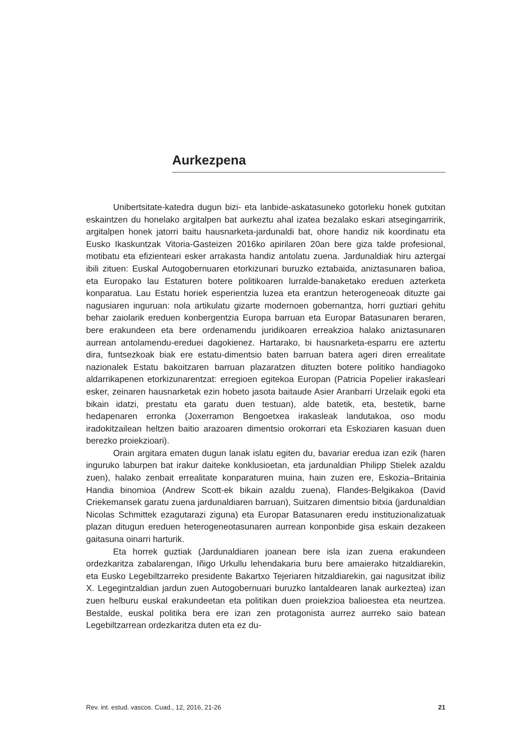Aurkezpena
Unibertsitate-katedra dugun bizi- eta lanbide-askatasuneko gotorleku honek gutxitan eskaintzen du honelako argitalpen bat aurkeztu ahal izatea bezalako eskari atsegingarririk, argitalpen honek jatorri baitu hausnarketa-jardunaldi bat, ohore handiz nik koordinatu eta Eusko Ikaskuntzak Vitoria-Gasteizen 2016ko apirilaren 20an bere giza talde profesional, motibatu eta efizienteari esker arrakasta handiz antolatu zuena. Jardunaldiak hiru aztergai ibili zituen: Euskal Autogobernuaren etorkizunari buruzko eztabaida, aniztasunaren balioa, eta Europako lau Estaturen botere politikoaren lurralde-banaketako ereduen azterketa konparatua. Lau Estatu horiek esperientzia luzea eta erantzun heterogeneoak dituzte gai nagusiaren inguruan: nola artikulatu gizarte modernoen gobernantza, horri guztiari gehitu behar zaiolarik ereduen konbergentzia Europa barruan eta Europar Batasunaren beraren, bere erakundeen eta bere ordenamendu juridikoaren erreakzioa halako aniztasunaren aurrean antolamendu-ereduei dagokienez. Hartarako, bi hausnarketa-esparru ere aztertu dira, funtsezkoak biak ere estatu-dimentsio baten barruan batera ageri diren errealitate nazionalek Estatu bakoitzaren barruan plazaratzen dituzten botere politiko handiagoko aldarrikapenen etorkizunarentzat: erregioen egitekoa Europan (Patricia Popelier irakasleari esker, zeinaren hausnarketak ezin hobeto jasota baitaude Asier Aranbarri Urzelaik egoki eta bikain idatzi, prestatu eta garatu duen testuan), alde batetik, eta, bestetik, barne hedapenaren erronka (Joxerramon Bengoetxea irakasleak landutakoa, oso modu iradokitzailean heltzen baitio arazoaren dimentsio orokorrari eta Eskoziaren kasuan duen berezko proiekzioari).
Orain argitara ematen dugun lanak islatu egiten du, bavariar eredua izan ezik (haren inguruko laburpen bat irakur daiteke konklusioetan, eta jardunaldian Philipp Stielek azaldu zuen), halako zenbait errealitate konparaturen muina, hain zuzen ere, Eskozia–Britainia Handia binomioa (Andrew Scott-ek bikain azaldu zuena), Flandes-Belgikakoa (David Criekemansek garatu zuena jardunaldiaren barruan), Suitzaren dimentsio bitxia (jardunaldian Nicolas Schmittek ezagutarazi ziguna) eta Europar Batasunaren eredu instituzionalizatuak plazan ditugun ereduen heterogeneotasunaren aurrean konponbide gisa eskain dezakeen gaitasuna oinarri harturik.
Eta horrek guztiak (Jardunaldiaren joanean bere isla izan zuena erakundeen ordezkaritza zabalarengan, Iñigo Urkullu lehendakaria buru bere amaierako hitzaldiarekin, eta Eusko Legebiltzarreko presidente Bakartxo Tejeriaren hitzaldiarekin, gai nagusitzat ibiliz X. Legegintzaldian jardun zuen Autogobernuari buruzko lantaldearen lanak aurkeztea) izan zuen helburu euskal erakundeetan eta politikan duen proiekzioa balioestea eta neurtzea. Bestalde, euskal politika bera ere izan zen protagonista aurrez aurreko saio batean Legebiltzarrean ordezkaritza duten eta ez du-
Rev. int. estud. vascos. Cuad., 12, 2016, 21-26 21